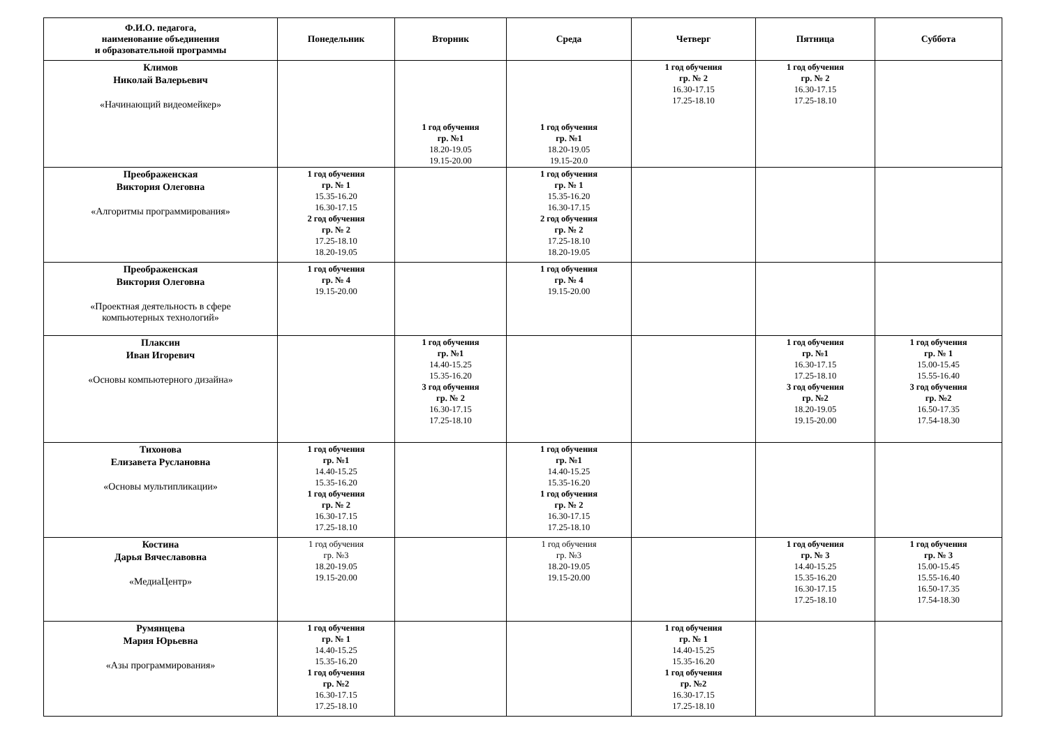| Ф.И.О. педагога, наименование объединения и образовательной программы | Понедельник | Вторник | Среда | Четверг | Пятница | Суббота |
| --- | --- | --- | --- | --- | --- | --- |
| Климов Николай Валерьевич «Начинающий видеомейкер» | | 1 год обучения гр. №1 18.20-19.05 19.15-20.00 | 1 год обучения гр. №1 18.20-19.05 19.15-20.0 | 1 год обучения гр. № 2 16.30-17.15 17.25-18.10 | 1 год обучения гр. № 2 16.30-17.15 17.25-18.10 | |
| Преображенская Виктория Олеговна «Алгоритмы программирования» | 1 год обучения гр. № 1 15.35-16.20 16.30-17.15 2 год обучения гр. № 2 17.25-18.10 18.20-19.05 | | 1 год обучения гр. № 1 15.35-16.20 16.30-17.15 2 год обучения гр. № 2 17.25-18.10 18.20-19.05 | | | |
| Преображенская Виктория Олеговна «Проектная деятельность в сфере компьютерных технологий» | 1 год обучения гр. № 4 19.15-20.00 | | 1 год обучения гр. № 4 19.15-20.00 | | | |
| Плаксин Иван Игоревич «Основы компьютерного дизайна» | | 1 год обучения гр. №1 14.40-15.25 15.35-16.20 3 год обучения гр. № 2 16.30-17.15 17.25-18.10 | | | 1 год обучения гр. №1 16.30-17.15 17.25-18.10 3 год обучения гр. №2 18.20-19.05 19.15-20.00 | 1 год обучения гр. № 1 15.00-15.45 15.55-16.40 3 год обучения гр. №2 16.50-17.35 17.54-18.30 |
| Тихонова Елизавета Руслановна «Основы мультипликации» | 1 год обучения гр. №1 14.40-15.25 15.35-16.20 1 год обучения гр. № 2 16.30-17.15 17.25-18.10 | | 1 год обучения гр. №1 14.40-15.25 15.35-16.20 1 год обучения гр. № 2 16.30-17.15 17.25-18.10 | | | |
| Костина Дарья Вячеславовна «МедиаЦентр» | 1 год обучения гр. №3 18.20-19.05 19.15-20.00 | | 1 год обучения гр. №3 18.20-19.05 19.15-20.00 | | 1 год обучения гр. № 3 14.40-15.25 15.35-16.20 16.30-17.15 17.25-18.10 | 1 год обучения гр. № 3 15.00-15.45 15.55-16.40 16.50-17.35 17.54-18.30 |
| Румянцева Мария Юрьевна «Азы программирования» | 1 год обучения гр. № 1 14.40-15.25 15.35-16.20 1 год обучения гр. №2 16.30-17.15 17.25-18.10 | | | 1 год обучения гр. № 1 14.40-15.25 15.35-16.20 1 год обучения гр. №2 16.30-17.15 17.25-18.10 | | |